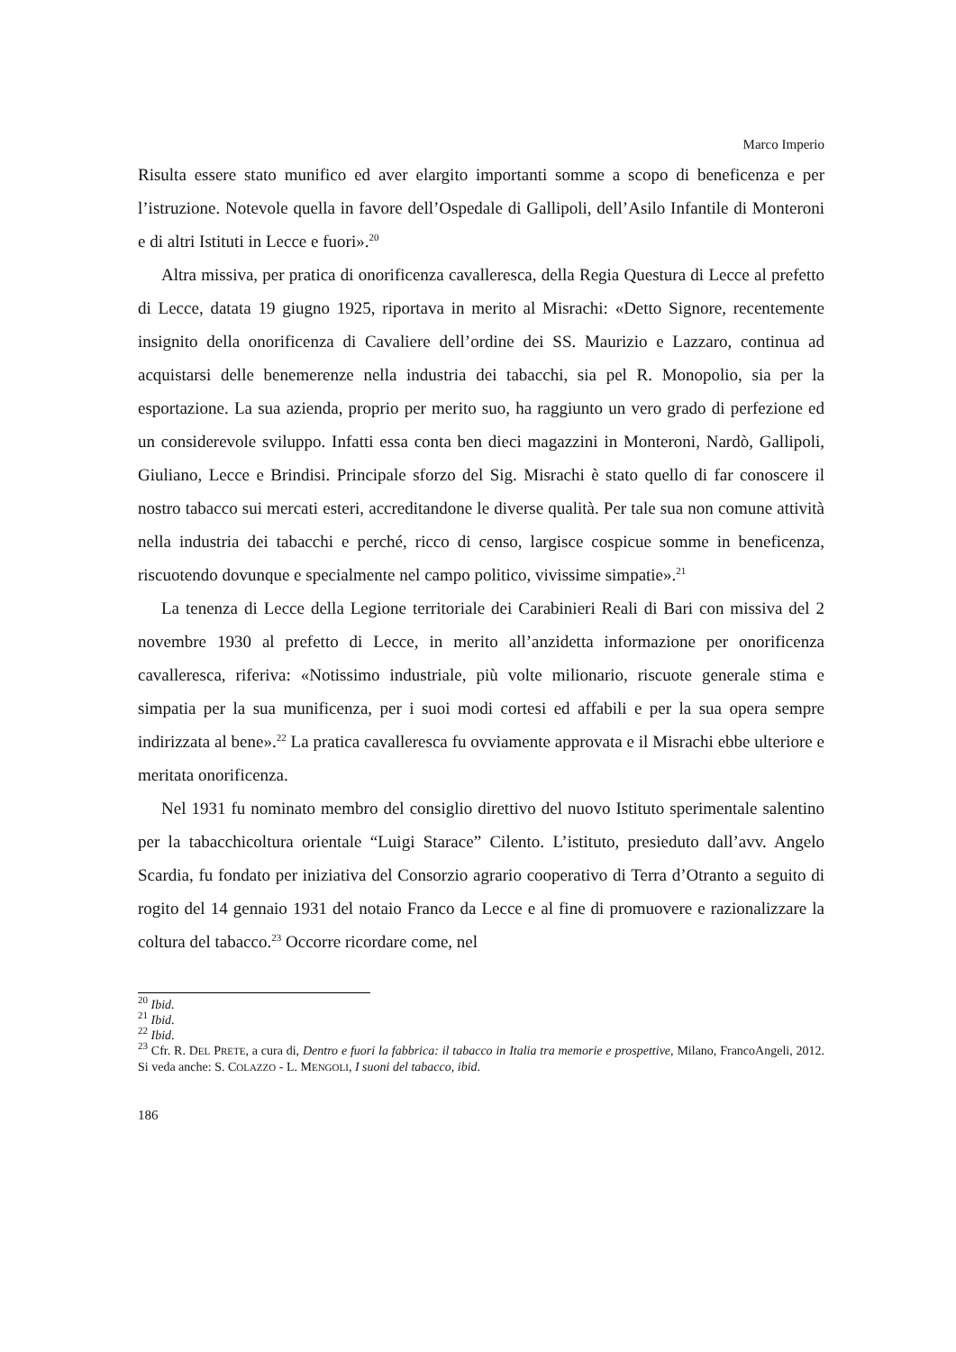Marco Imperio
Risulta essere stato munifico ed aver elargito importanti somme a scopo di beneficenza e per l’istruzione. Notevole quella in favore dell’Ospedale di Gallipoli, dell’Asilo Infantile di Monteroni e di altri Istituti in Lecce e fuori».<sup>20</sup>
Altra missiva, per pratica di onorificenza cavalleresca, della Regia Questura di Lecce al prefetto di Lecce, datata 19 giugno 1925, riportava in merito al Misrachi: «Detto Signore, recentemente insignito della onorificenza di Cavaliere dell’ordine dei SS. Maurizio e Lazzaro, continua ad acquistarsi delle benemerenze nella industria dei tabacchi, sia pel R. Monopolio, sia per la esportazione. La sua azienda, proprio per merito suo, ha raggiunto un vero grado di perfezione ed un considerevole sviluppo. Infatti essa conta ben dieci magazzini in Monteroni, Nardò, Gallipoli, Giuliano, Lecce e Brindisi. Principale sforzo del Sig. Misrachi è stato quello di far conoscere il nostro tabacco sui mercati esteri, accreditandone le diverse qualità. Per tale sua non comune attività nella industria dei tabacchi e perché, ricco di censo, largisce cospicue somme in beneficenza, riscuotendo dovunque e specialmente nel campo politico, vivissime simpatie».<sup>21</sup>
La tenenza di Lecce della Legione territoriale dei Carabinieri Reali di Bari con missiva del 2 novembre 1930 al prefetto di Lecce, in merito all’anzidetta informazione per onorificenza cavalleresca, riferiva: «Notissimo industriale, più volte milionario, riscuote generale stima e simpatia per la sua munificenza, per i suoi modi cortesi ed affabili e per la sua opera sempre indirizzata al bene».<sup>22</sup> La pratica cavalleresca fu ovviamente approvata e il Misrachi ebbe ulteriore e meritata onorificenza.
Nel 1931 fu nominato membro del consiglio direttivo del nuovo Istituto sperimentale salentino per la tabacchicoltura orientale “Luigi Starace” Cilento. L’istituto, presieduto dall’avv. Angelo Scardia, fu fondato per iniziativa del Consorzio agrario cooperativo di Terra d’Otranto a seguito di rogito del 14 gennaio 1931 del notaio Franco da Lecce e al fine di promuovere e razionalizzare la coltura del tabacco.<sup>23</sup> Occorre ricordare come, nel
<sup>20</sup> Ibid.
<sup>21</sup> Ibid.
<sup>22</sup> Ibid.
<sup>23</sup> Cfr. R. DEL PRETE, a cura di, Dentro e fuori la fabbrica: il tabacco in Italia tra memorie e prospettive, Milano, FrancoAngeli, 2012. Si veda anche: S. COLAZZO - L. MENGOLI, I suoni del tabacco, ibid.
186